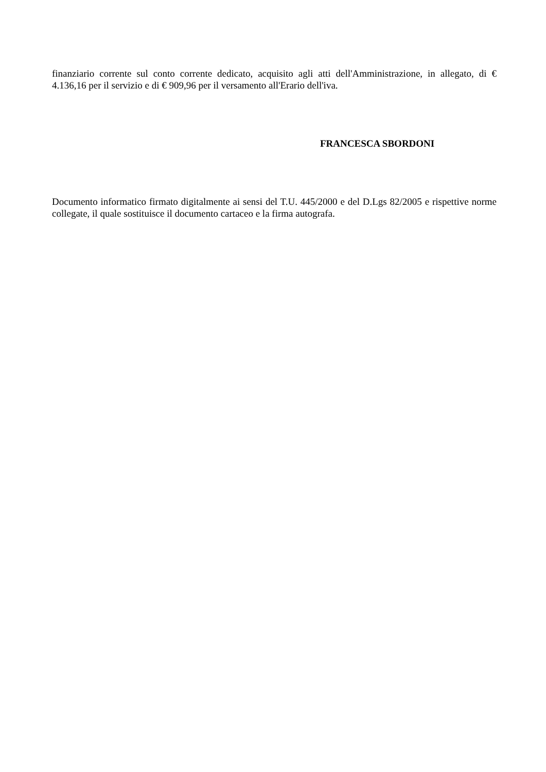finanziario corrente sul conto corrente dedicato, acquisito agli atti dell'Amministrazione, in allegato, di € 4.136,16 per il servizio e di € 909,96 per il versamento all'Erario dell'iva.
FRANCESCA SBORDONI
Documento informatico firmato digitalmente ai sensi del T.U. 445/2000 e del D.Lgs 82/2005 e rispettive norme collegate, il quale sostituisce il documento cartaceo e la firma autografa.